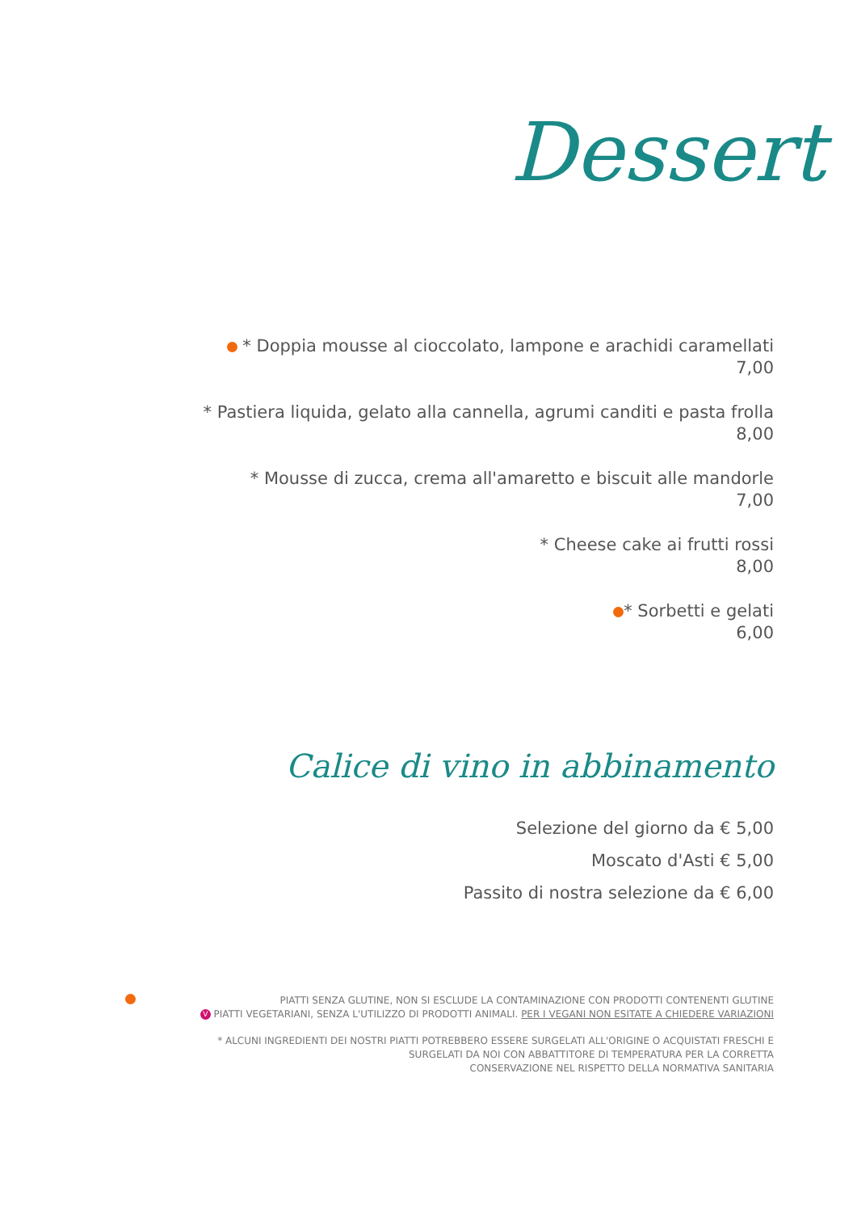Dessert
* Doppia mousse al cioccolato, lampone e arachidi caramellati
7,00
* Pastiera liquida, gelato alla cannella, agrumi canditi e pasta frolla
8,00
* Mousse di zucca, crema all'amaretto e biscuit alle mandorle
7,00
* Cheese cake ai frutti rossi
8,00
* Sorbetti e gelati
6,00
Calice di vino in abbinamento
Selezione del giorno da € 5,00
Moscato d'Asti € 5,00
Passito di nostra selezione da € 6,00
PIATTI SENZA GLUTINE, NON SI ESCLUDE LA CONTAMINAZIONE CON PRODOTTI CONTENENTI GLUTINE
V PIATTI VEGETARIANI, SENZA L'UTILIZZO DI PRODOTTI ANIMALI. PER I VEGANI NON ESITATE A CHIEDERE VARIAZIONI
* ALCUNI INGREDIENTI DEI NOSTRI PIATTI POTREBBERO ESSERE SURGELATI ALL'ORIGINE O ACQUISTATI FRESCHI E
SURGELATI DA NOI CON ABBATTITORE DI TEMPERATURA PER LA CORRETTA
CONSERVAZIONE NEL RISPETTO DELLA NORMATIVA SANITARIA